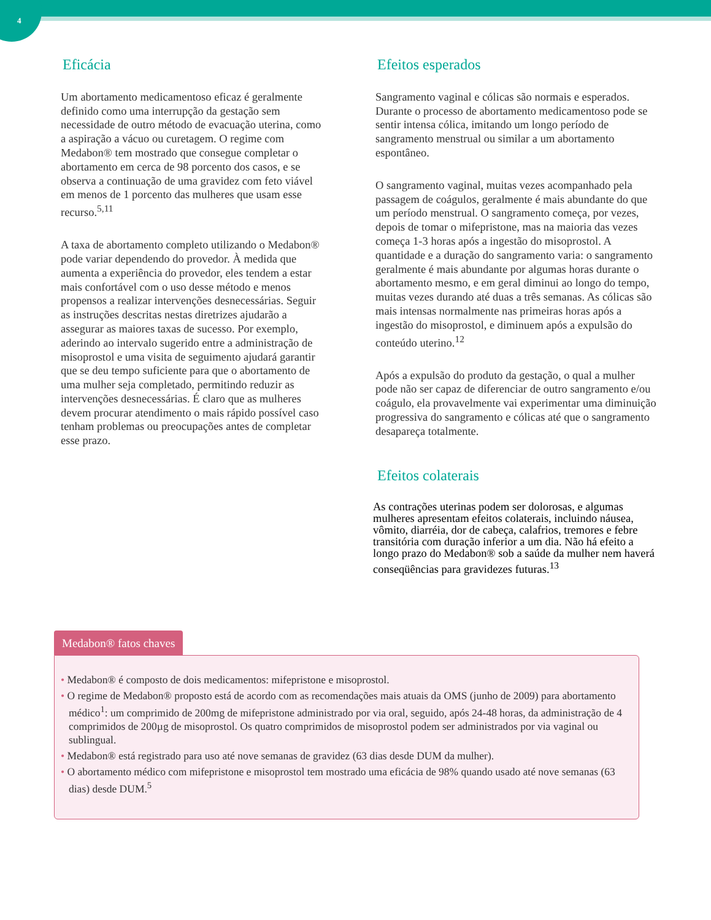4
Eficácia
Um abortamento medicamentoso eficaz é geralmente definido como uma interrupção da gestação sem necessidade de outro método de evacuação uterina, como a aspiração a vácuo ou curetagem. O regime com Medabon® tem mostrado que consegue completar o abortamento em cerca de 98 porcento dos casos, e se observa a continuação de uma gravidez com feto viável em menos de 1 porcento das mulheres que usam esse recurso.<sup>5,11</sup>
A taxa de abortamento completo utilizando o Medabon® pode variar dependendo do provedor. À medida que aumenta a experiência do provedor, eles tendem a estar mais confortável com o uso desse método e menos propensos a realizar intervenções desnecessárias. Seguir as instruções descritas nestas diretrizes ajudarão a assegurar as maiores taxas de sucesso. Por exemplo, aderindo ao intervalo sugerido entre a administração de misoprostol e uma visita de seguimento ajudará garantir que se deu tempo suficiente para que o abortamento de uma mulher seja completado, permitindo reduzir as intervenções desnecessárias. É claro que as mulheres devem procurar atendimento o mais rápido possível caso tenham problemas ou preocupações antes de completar esse prazo.
Efeitos esperados
Sangramento vaginal e cólicas são normais e esperados. Durante o processo de abortamento medicamentoso pode se sentir intensa cólica, imitando um longo período de sangramento menstrual ou similar a um abortamento espontâneo.
O sangramento vaginal, muitas vezes acompanhado pela passagem de coágulos, geralmente é mais abundante do que um período menstrual. O sangramento começa, por vezes, depois de tomar o mifepristone, mas na maioria das vezes começa 1-3 horas após a ingestão do misoprostol. A quantidade e a duração do sangramento varia: o sangramento geralmente é mais abundante por algumas horas durante o abortamento mesmo, e em geral diminui ao longo do tempo, muitas vezes durando até duas a três semanas. As cólicas são mais intensas normalmente nas primeiras horas após a ingestão do misoprostol, e diminuem após a expulsão do conteúdo uterino.<sup>12</sup>
Após a expulsão do produto da gestação, o qual a mulher pode não ser capaz de diferenciar de outro sangramento e/ou coágulo, ela provavelmente vai experimentar uma diminuição progressiva do sangramento e cólicas até que o sangramento desapareça totalmente.
Efeitos colaterais
As contrações uterinas podem ser dolorosas, e algumas mulheres apresentam efeitos colaterais, incluindo náusea, vômito, diarréia, dor de cabeça, calafrios, tremores e febre transitória com duração inferior a um dia. Não há efeito a longo prazo do Medabon® sob a saúde da mulher nem haverá conseqüências para gravidezes futuras.<sup>13</sup>
Medabon® fatos chaves
• Medabon® é composto de dois medicamentos: mifepristone e misoprostol.
• O regime de Medabon® proposto está de acordo com as recomendações mais atuais da OMS (junho de 2009) para abortamento médico<sup>1</sup>: um comprimido de 200mg de mifepristone administrado por via oral, seguido, após 24-48 horas, da administração de 4 comprimidos de 200µg de misoprostol. Os quatro comprimidos de misoprostol podem ser administrados por via vaginal ou sublingual.
• Medabon® está registrado para uso até nove semanas de gravidez (63 dias desde DUM da mulher).
• O abortamento médico com mifepristone e misoprostol tem mostrado uma eficácia de 98% quando usado até nove semanas (63 dias) desde DUM.<sup>5</sup>